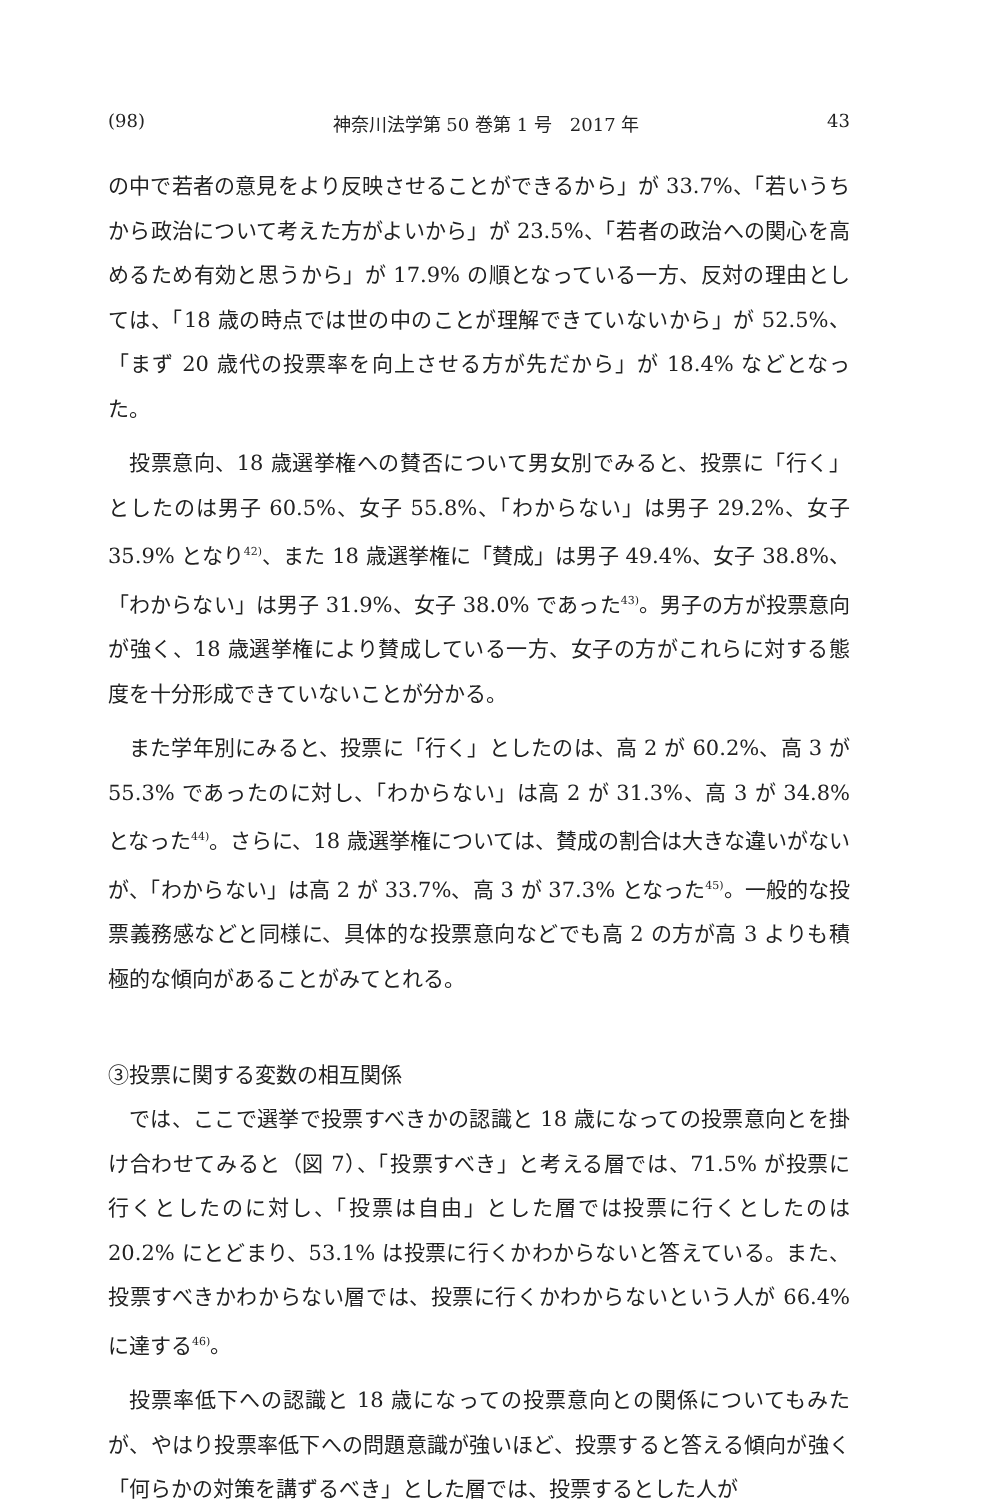(98) 神奈川法学第 50 巻第 1 号　2017 年 43
の中で若者の意見をより反映させることができるから」が 33.7%、「若いうちから政治について考えた方がよいから」が 23.5%、「若者の政治への関心を高めるため有効と思うから」が 17.9% の順となっている一方、反対の理由としては、「18 歳の時点では世の中のことが理解できていないから」が 52.5%、「まず 20 歳代の投票率を向上させる方が先だから」が 18.4% などとなった。
投票意向、18 歳選挙権への賛否について男女別でみると、投票に「行く」としたのは男子 60.5%、女子 55.8%、「わからない」は男子 29.2%、女子 35.9% となり<sup>42)</sup>、また 18 歳選挙権に「賛成」は男子 49.4%、女子 38.8%、「わからない」は男子 31.9%、女子 38.0% であった<sup>43)</sup>。男子の方が投票意向が強く、18 歳選挙権により賛成している一方、女子の方がこれらに対する態度を十分形成できていないことが分かる。
また学年別にみると、投票に「行く」としたのは、高 2 が 60.2%、高 3 が 55.3% であったのに対し、「わからない」は高 2 が 31.3%、高 3 が 34.8% となった<sup>44)</sup>。さらに、18 歳選挙権については、賛成の割合は大きな違いがないが、「わからない」は高 2 が 33.7%、高 3 が 37.3% となった<sup>45)</sup>。一般的な投票義務感などと同様に、具体的な投票意向などでも高 2 の方が高 3 よりも積極的な傾向があることがみてとれる。
③投票に関する変数の相互関係
では、ここで選挙で投票すべきかの認識と 18 歳になっての投票意向とを掛け合わせてみると（図 7）、「投票すべき」と考える層では、71.5% が投票に行くとしたのに対し、「投票は自由」とした層では投票に行くとしたのは 20.2% にとどまり、53.1% は投票に行くかわからないと答えている。また、投票すべきかわからない層では、投票に行くかわからないという人が 66.4% に達する<sup>46)</sup>。
投票率低下への認識と 18 歳になっての投票意向との関係についてもみたが、やはり投票率低下への問題意識が強いほど、投票すると答える傾向が強く「何らかの対策を講ずるべき」とした層では、投票するとした人が